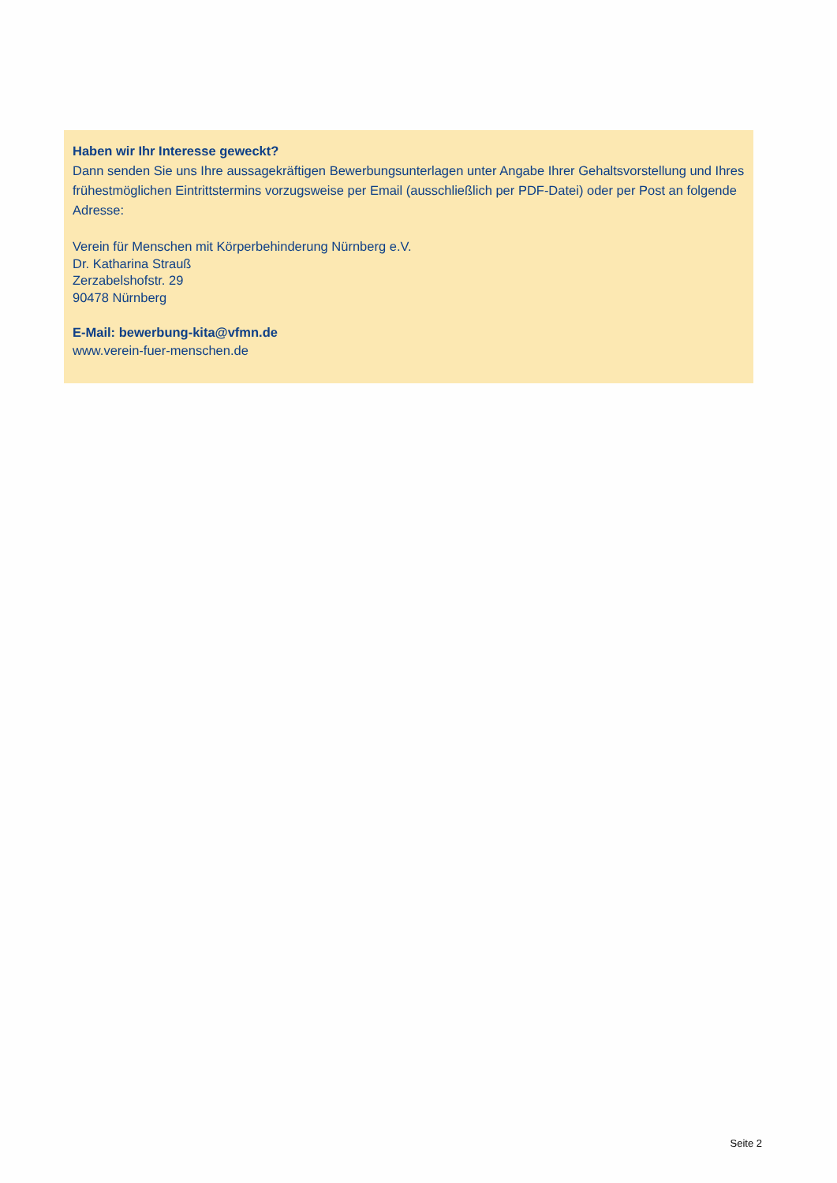Haben wir Ihr Interesse geweckt?
Dann senden Sie uns Ihre aussagekräftigen Bewerbungsunterlagen unter Angabe Ihrer Gehaltsvorstellung und Ihres frühestmöglichen Eintrittstermins vorzugsweise per Email (ausschließlich per PDF-Datei) oder per Post an folgende Adresse:
Verein für Menschen mit Körperbehinderung Nürnberg e.V.
Dr. Katharina Strauß
Zerzabelshofstr. 29
90478 Nürnberg
E-Mail: bewerbung-kita@vfmn.de
www.verein-fuer-menschen.de
Seite 2